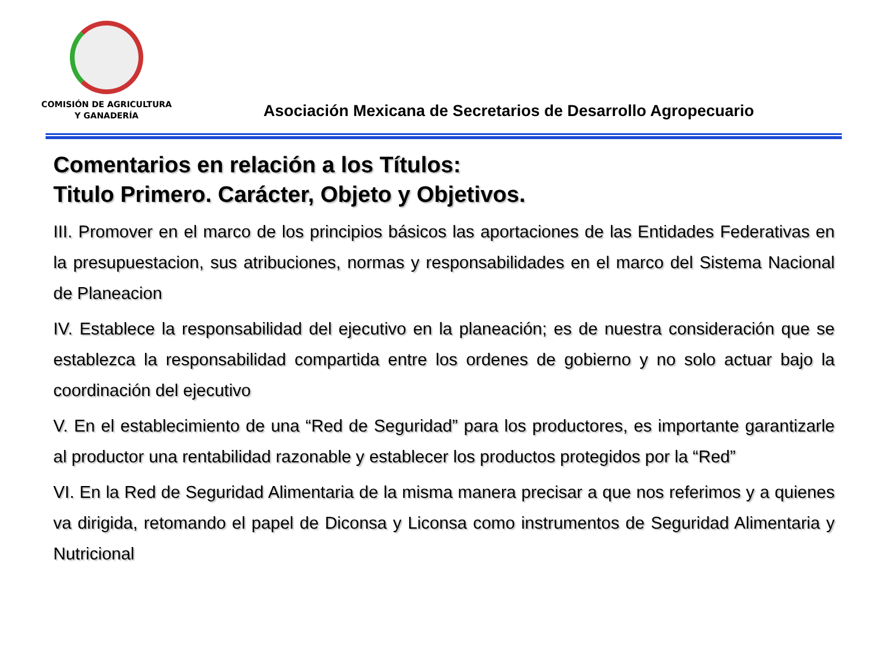COMISIÓN DE AGRICULTURA
Y GANADERÍA
Asociación Mexicana de Secretarios de Desarrollo Agropecuario
Comentarios en relación a los Títulos:
Titulo Primero. Carácter, Objeto y Objetivos.
III. Promover en el marco de los principios básicos las aportaciones de las Entidades Federativas en la presupuestacion, sus atribuciones, normas y responsabilidades en el marco del Sistema Nacional de Planeacion
IV. Establece la responsabilidad del ejecutivo en la planeación; es de nuestra consideración que se establezca la responsabilidad compartida entre los ordenes de gobierno y no solo actuar bajo la coordinación del ejecutivo
V. En el establecimiento de una “Red de Seguridad” para los productores, es importante garantizarle al productor una rentabilidad razonable y establecer los productos protegidos por la “Red”
VI. En la Red de Seguridad Alimentaria de la misma manera precisar a que nos referimos y a quienes va dirigida, retomando el papel de Diconsa y Liconsa como instrumentos de Seguridad Alimentaria y Nutricional